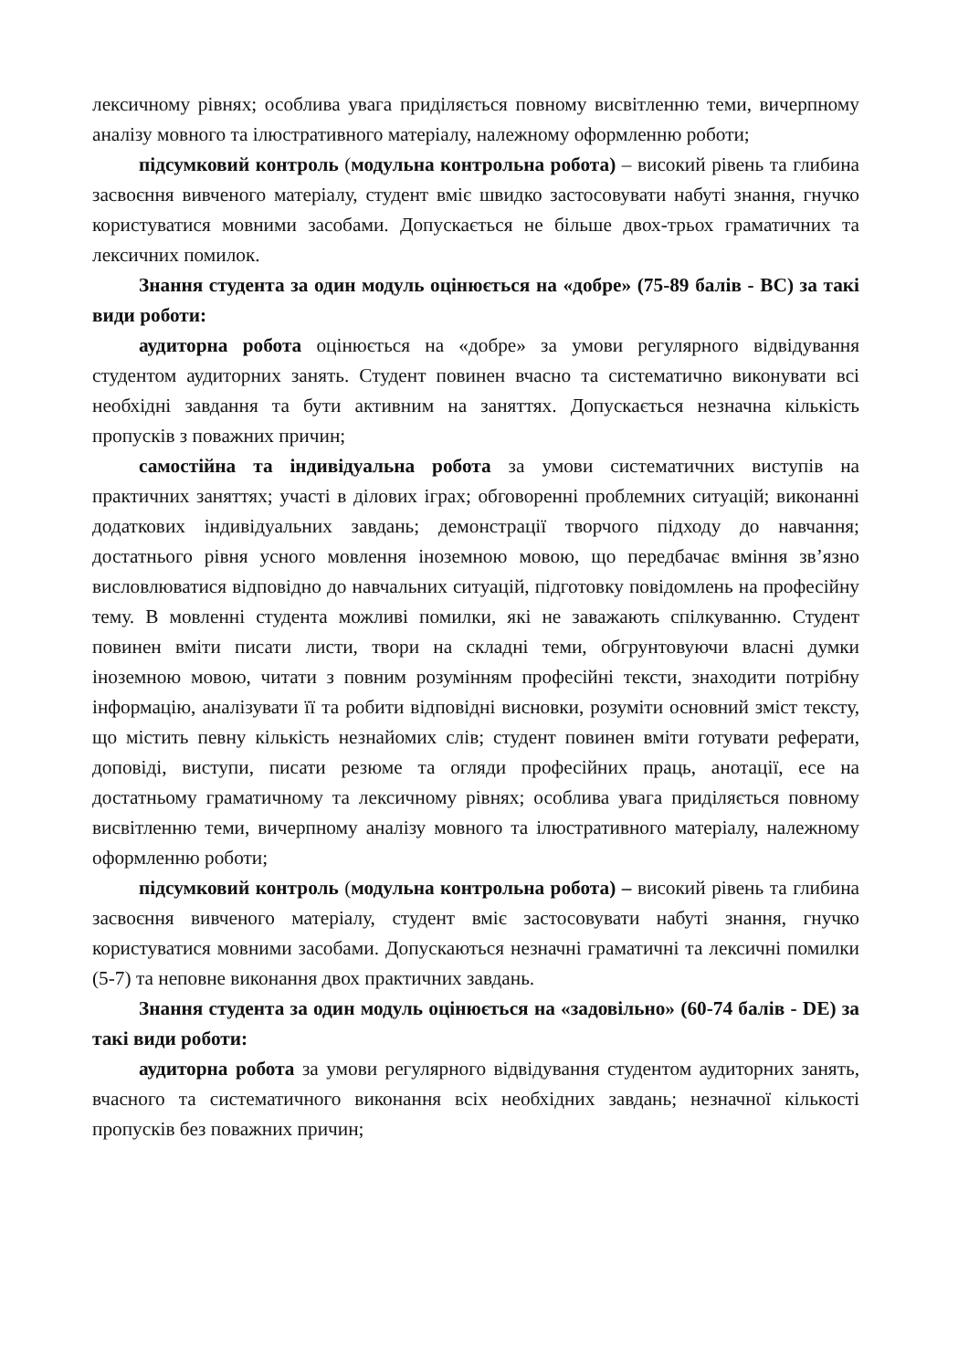лексичному рівнях; особлива увага приділяється повному висвітленню теми, вичерпному аналізу мовного та ілюстративного матеріалу, належному оформленню роботи;
підсумковий контроль (модульна контрольна робота) – високий рівень та глибина засвоєння вивченого матеріалу, студент вміє швидко застосовувати набуті знання, гнучко користуватися мовними засобами. Допускається не більше двох-трьох граматичних та лексичних помилок.
Знання студента за один модуль оцінюється на «добре» (75-89 балів - ВС) за такі види роботи:
аудиторна робота оцінюється на «добре» за умови регулярного відвідування студентом аудиторних занять. Студент повинен вчасно та систематично виконувати всі необхідні завдання та бути активним на заняттях. Допускається незначна кількість пропусків з поважних причин;
самостійна та індивідуальна робота за умови систематичних виступів на практичних заняттях; участі в ділових іграх; обговоренні проблемних ситуацій; виконанні додаткових індивідуальних завдань; демонстрації творчого підходу до навчання; достатнього рівня усного мовлення іноземною мовою, що передбачає вміння зв’язно висловлюватися відповідно до навчальних ситуацій, підготовку повідомлень на професійну тему. В мовленні студента можливі помилки, які не заважають спілкуванню. Студент повинен вміти писати листи, твори на складні теми, обгрунтовуючи власні думки іноземною мовою, читати з повним розумінням професійні тексти, знаходити потрібну інформацію, аналізувати її та робити відповідні висновки, розуміти основний зміст тексту, що містить певну кількість незнайомих слів; студент повинен вміти готувати реферати, доповіді, виступи, писати резюме та огляди професійних праць, анотації, есе на достатньому граматичному та лексичному рівнях; особлива увага приділяється повному висвітленню теми, вичерпному аналізу мовного та ілюстративного матеріалу, належному оформленню роботи;
підсумковий контроль (модульна контрольна робота) – високий рівень та глибина засвоєння вивченого матеріалу, студент вміє застосовувати набуті знання, гнучко користуватися мовними засобами. Допускаються незначні граматичні та лексичні помилки (5-7) та неповне виконання двох практичних завдань.
Знання студента за один модуль оцінюється на «задовільно» (60-74 балів - DE) за такі види роботи:
аудиторна робота за умови регулярного відвідування студентом аудиторних занять, вчасного та систематичного виконання всіх необхідних завдань; незначної кількості пропусків без поважних причин;